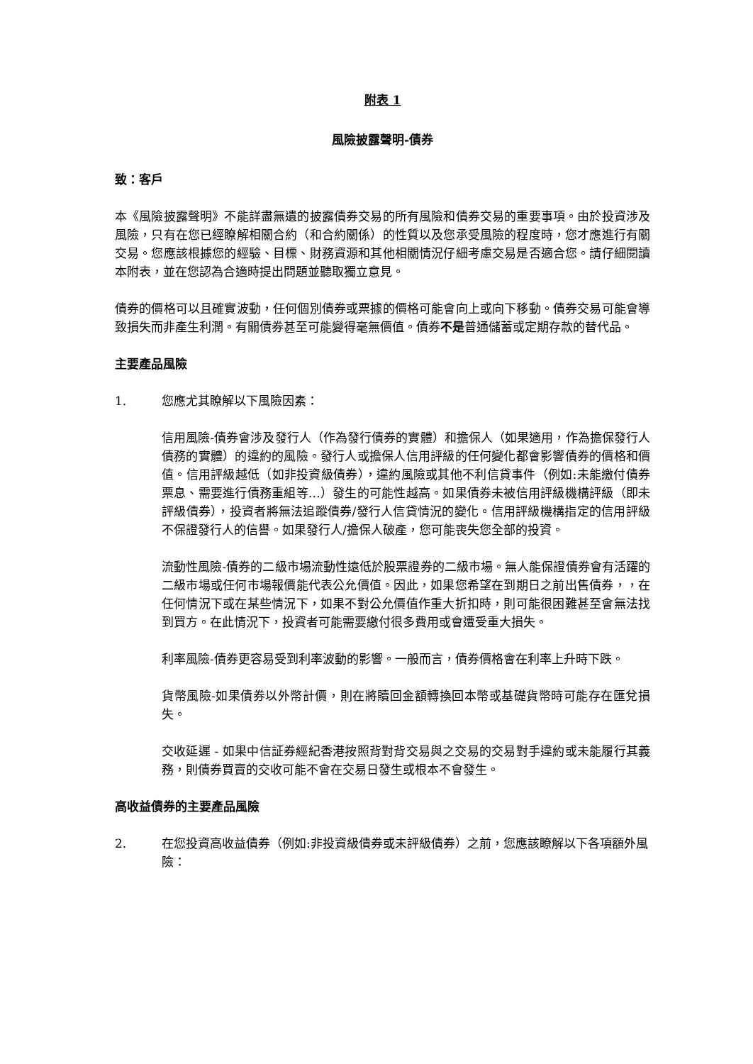附表 1
風險披露聲明-債券
致：客戶
本《風險披露聲明》不能詳盡無遺的披露債券交易的所有風險和債券交易的重要事項。由於投資涉及風險，只有在您已經瞭解相關合約（和合約關係）的性質以及您承受風險的程度時，您才應進行有關交易。您應該根據您的經驗、目標、財務資源和其他相關情況仔細考慮交易是否適合您。請仔細閱讀本附表，並在您認為合適時提出問題並聽取獨立意見。
債券的價格可以且確實波動，任何個別債券或票據的價格可能會向上或向下移動。債券交易可能會導致損失而非產生利潤。有關債券甚至可能變得毫無價值。債券不是普通儲蓄或定期存款的替代品。
主要產品風險
1. 您應尤其瞭解以下風險因素：
信用風險-債券會涉及發行人（作為發行債券的實體）和擔保人（如果適用，作為擔保發行人債務的實體）的違約的風險。發行人或擔保人信用評級的任何變化都會影響債券的價格和價值。信用評級越低（如非投資級債券），違約風險或其他不利信貸事件（例如:未能繳付債券票息、需要進行債務重組等…）發生的可能性越高。如果債券未被信用評級機構評級（即未評級債券），投資者將無法追蹤債券/發行人信貸情況的變化。信用評級機構指定的信用評級不保證發行人的信譽。如果發行人/擔保人破產，您可能喪失您全部的投資。
流動性風險-債券的二級市場流動性遠低於股票證券的二級市場。無人能保證債券會有活躍的二級市場或任何市場報價能代表公允價值。因此，如果您希望在到期日之前出售債券，，在任何情況下或在某些情況下，如果不對公允價值作重大折扣時，則可能很困難甚至會無法找到買方。在此情況下，投資者可能需要繳付很多費用或會遭受重大損失。
利率風險-債券更容易受到利率波動的影響。一般而言，債券價格會在利率上升時下跌。
貨幣風險-如果債券以外幣計價，則在將贖回金額轉換回本幣或基礎貨幣時可能存在匯兌損失。
交收延遲 - 如果中信証券經紀香港按照背對背交易與之交易的交易對手違約或未能履行其義務，則債券買賣的交收可能不會在交易日發生或根本不會發生。
高收益債券的主要產品風險
2. 在您投資高收益債券（例如:非投資級債券或未評級債券）之前，您應該瞭解以下各項額外風險：